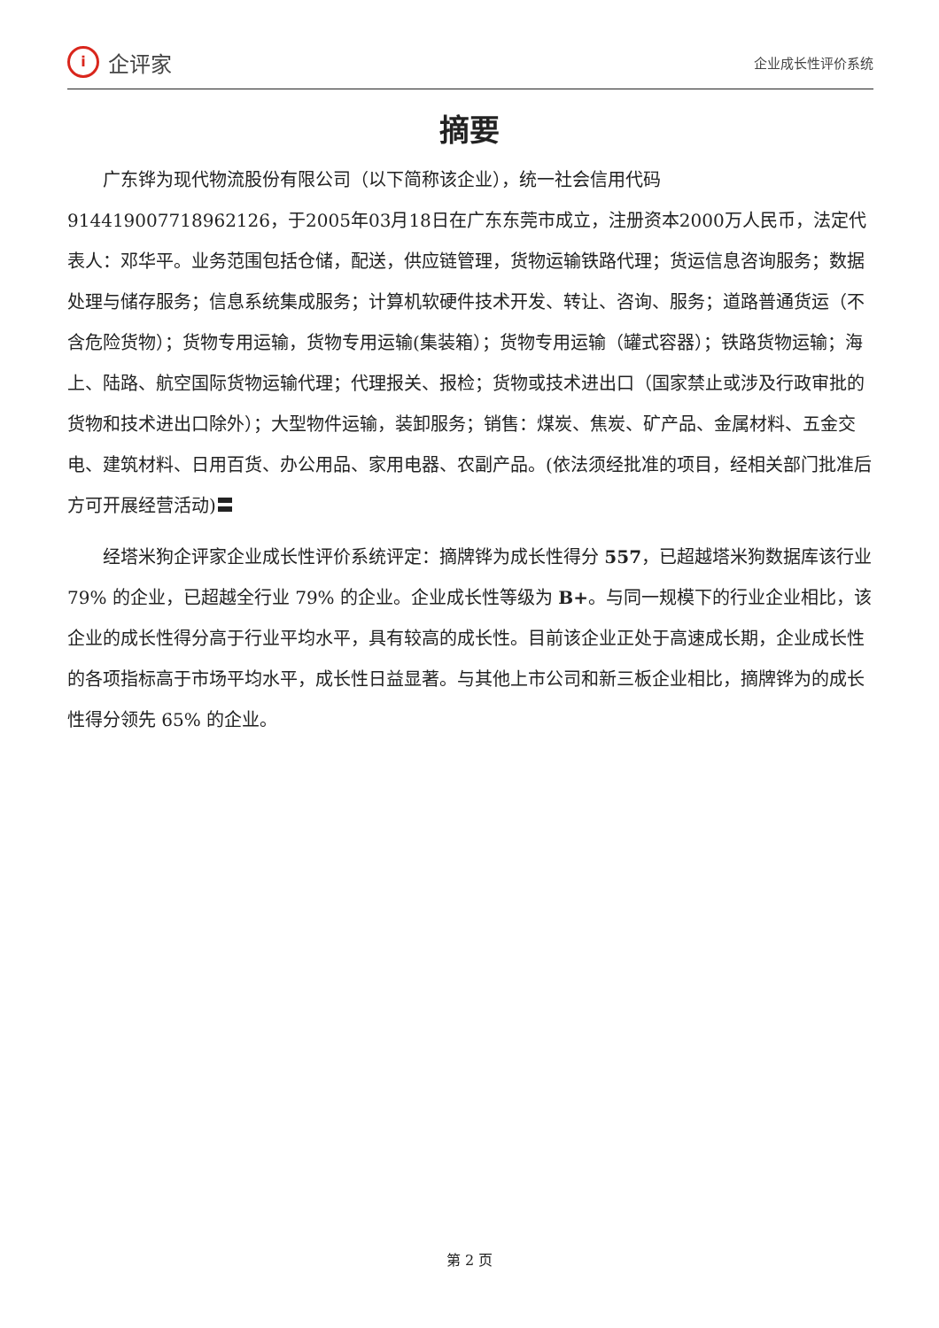i
企评家
企业成长性评价系统
摘要
广东铧为现代物流股份有限公司（以下简称该企业），统一社会信用代码 914419007718962126，于2005年03月18日在广东东莞市成立，注册资本2000万人民币，法定代表人：邓华平。业务范围包括仓储，配送，供应链管理，货物运输铁路代理；货运信息咨询服务；数据处理与储存服务；信息系统集成服务；计算机软硬件技术开发、转让、咨询、服务；道路普通货运（不含危险货物）；货物专用运输，货物专用运输(集装箱）；货物专用运输（罐式容器）；铁路货物运输；海上、陆路、航空国际货物运输代理；代理报关、报检；货物或技术进出口（国家禁止或涉及行政审批的货物和技术进出口除外）；大型物件运输，装卸服务；销售：煤炭、焦炭、矿产品、金属材料、五金交电、建筑材料、日用百货、办公用品、家用电器、农副产品。(依法须经批准的项目，经相关部门批准后方可开展经营活动)〓
经塔米狗企评家企业成长性评价系统评定：摘牌铧为成长性得分 557，已超越塔米狗数据库该行业 79% 的企业，已超越全行业 79% 的企业。企业成长性等级为 B+。与同一规模下的行业企业相比，该企业的成长性得分高于行业平均水平，具有较高的成长性。目前该企业正处于高速成长期，企业成长性的各项指标高于市场平均水平，成长性日益显著。与其他上市公司和新三板企业相比，摘牌铧为的成长性得分领先 65% 的企业。
第 2 页